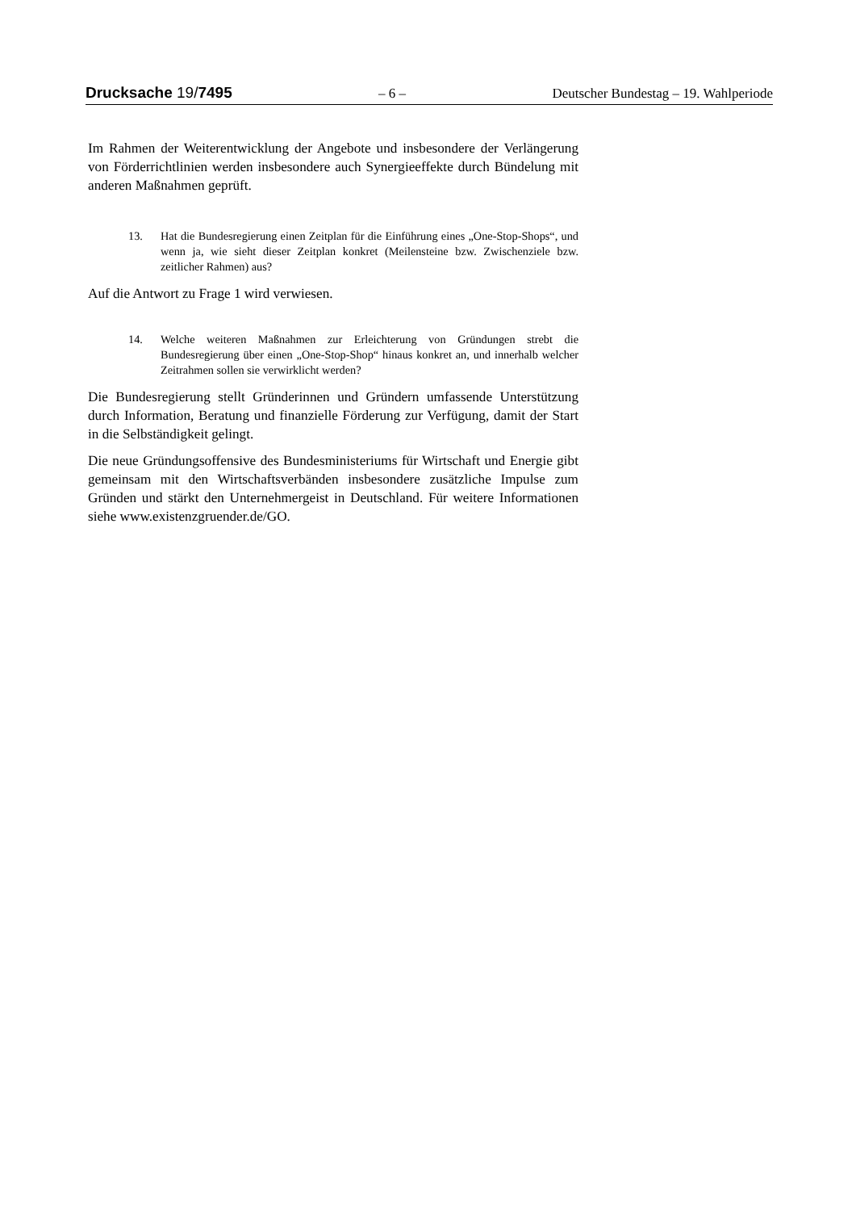Drucksache 19/7495 – 6 – Deutscher Bundestag – 19. Wahlperiode
Im Rahmen der Weiterentwicklung der Angebote und insbesondere der Verlängerung von Förderrichtlinien werden insbesondere auch Synergieeffekte durch Bündelung mit anderen Maßnahmen geprüft.
13. Hat die Bundesregierung einen Zeitplan für die Einführung eines „One-Stop-Shops“, und wenn ja, wie sieht dieser Zeitplan konkret (Meilensteine bzw. Zwischenziele bzw. zeitlicher Rahmen) aus?
Auf die Antwort zu Frage 1 wird verwiesen.
14. Welche weiteren Maßnahmen zur Erleichterung von Gründungen strebt die Bundesregierung über einen „One-Stop-Shop“ hinaus konkret an, und innerhalb welcher Zeitrahmen sollen sie verwirklicht werden?
Die Bundesregierung stellt Gründerinnen und Gründern umfassende Unterstützung durch Information, Beratung und finanzielle Förderung zur Verfügung, damit der Start in die Selbständigkeit gelingt.
Die neue Gründungsoffensive des Bundesministeriums für Wirtschaft und Energie gibt gemeinsam mit den Wirtschaftsverbänden insbesondere zusätzliche Impulse zum Gründen und stärkt den Unternehmergeist in Deutschland. Für weitere Informationen siehe www.existenzgruender.de/GO.